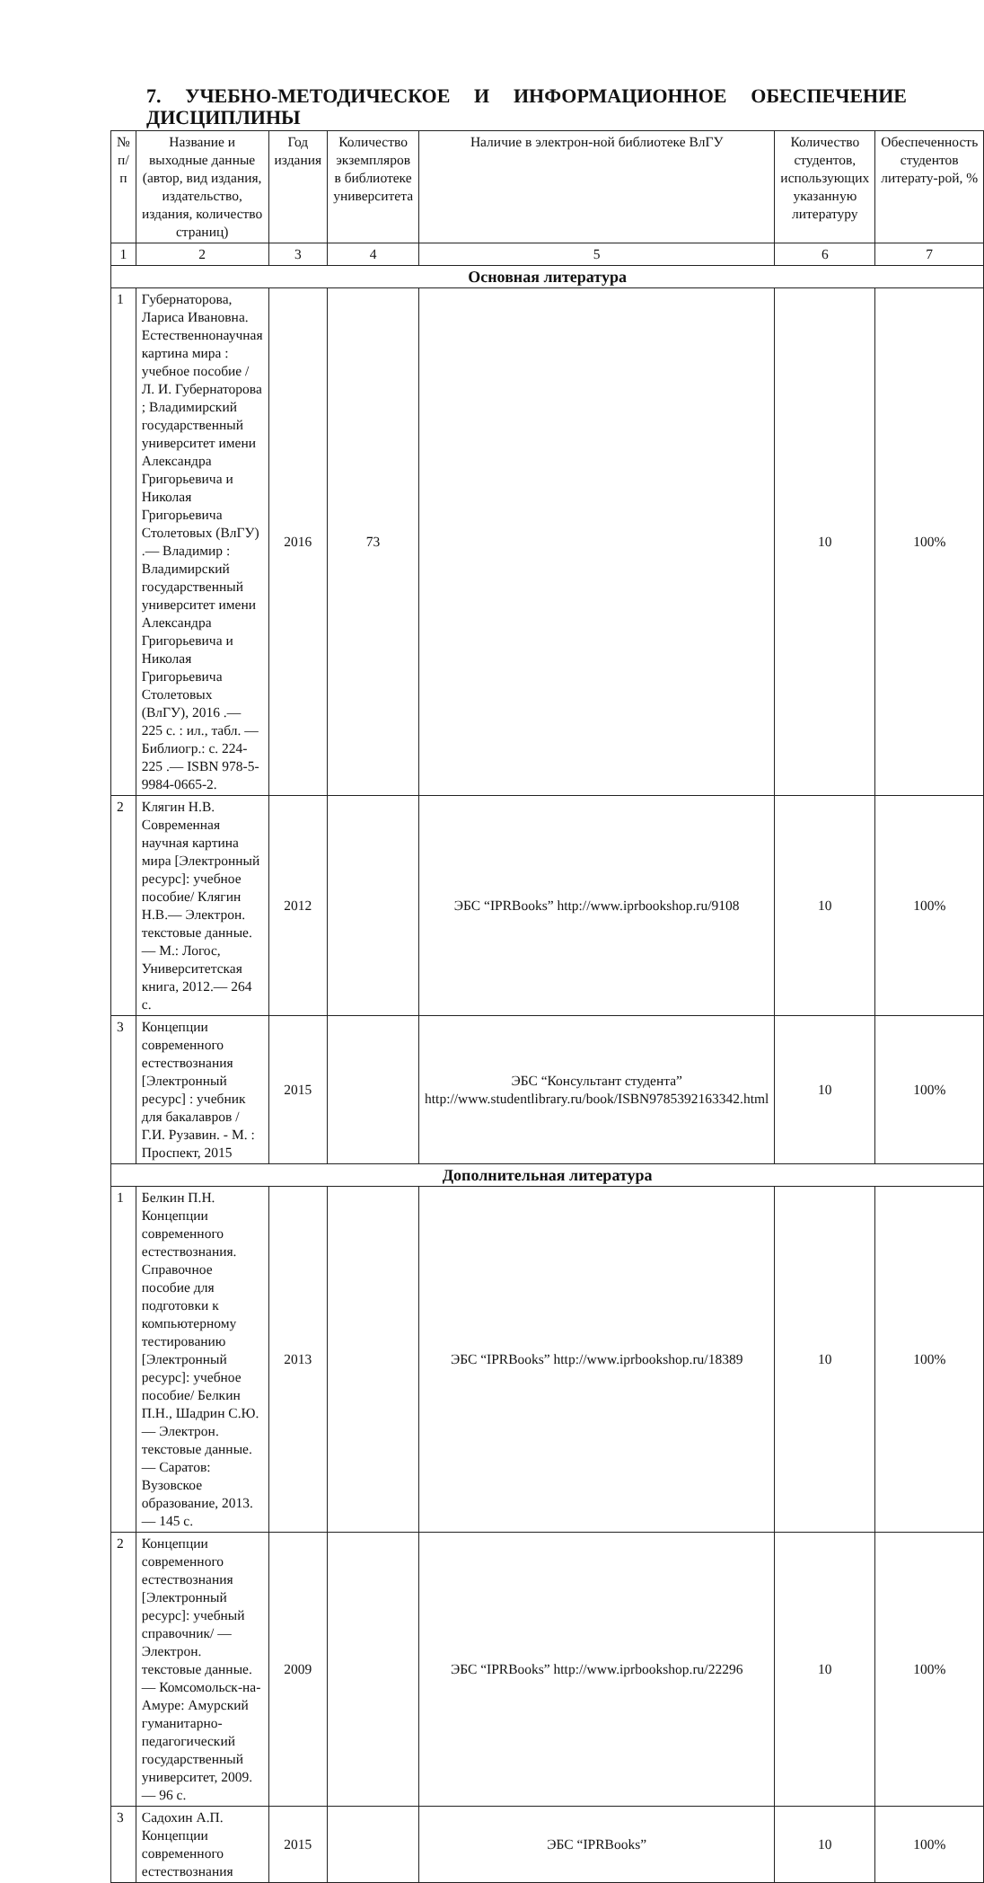7. УЧЕБНО-МЕТОДИЧЕСКОЕ И ИНФОРМАЦИОННОЕ ОБЕСПЕЧЕНИЕ ДИСЦИПЛИНЫ
| № п/п | Название и выходные данные (автор, вид издания, издательство, издания, количество страниц) | Год издания | Количество экземпляров в библиотеке университета | Наличие в электрон-ной библиотеке ВлГУ | Количество студентов, использующих указанную литературу | Обеспеченность студентов литерату-рой, % |
| --- | --- | --- | --- | --- | --- | --- |
| 1 | 2 | 3 | 4 | 5 | 6 | 7 |
| Основная литература | | | | | | |
| 1 | Губернаторова, Лариса Ивановна. Естественнонаучная картина мира : учебное пособие / Л. И. Губернаторова ; Владимирский государственный университет имени Александра Григорьевича и Николая Григорьевича Столетовых (ВлГУ) .— Владимир : Владимирский государственный университет имени Александра Григорьевича и Николая Григорьевича Столетовых (ВлГУ), 2016 .— 225 с. : ил., табл. — Библиогр.: с. 224-225 .— ISBN 978-5-9984-0665-2. | 2016 | 73 | | 10 | 100% |
| 2 | Клягин Н.В. Современная научная картина мира [Электронный ресурс]: учебное пособие/ Клягин Н.В.— Электрон. текстовые данные.— М.: Логос, Университетская книга, 2012.— 264 с. | 2012 | | ЭБС “IPRBooks” http://www.iprbookshop.ru/9108 | 10 | 100% |
| 3 | Концепции современного естествознания [Электронный ресурс] : учебник для бакалавров / Г.И. Рузавин. - М. : Проспект, 2015 | 2015 | | ЭБС “Консультант студента” http://www.studentlibrary.ru/book/ISBN9785392163342.html | 10 | 100% |
| Дополнительная литература | | | | | | |
| 1 | Белкин П.Н. Концепции современного естествознания. Справочное пособие для подготовки к компьютерному тестированию [Электронный ресурс]: учебное пособие/ Белкин П.Н., Шадрин С.Ю.— Электрон. текстовые данные.— Саратов: Вузовское образование, 2013.— 145 с. | 2013 | | ЭБС “IPRBooks” http://www.iprbookshop.ru/18389 | 10 | 100% |
| 2 | Концепции современного естествознания [Электронный ресурс]: учебный справочник/ — Электрон. текстовые данные.— Комсомольск-на-Амуре: Амурский гуманитарно-педагогический государственный университет, 2009.— 96 с. | 2009 | | ЭБС “IPRBooks” http://www.iprbookshop.ru/22296 | 10 | 100% |
| 3 | Садохин А.П. Концепции современного естествознания | 2015 | | ЭБС “IPRBooks” | 10 | 100% |